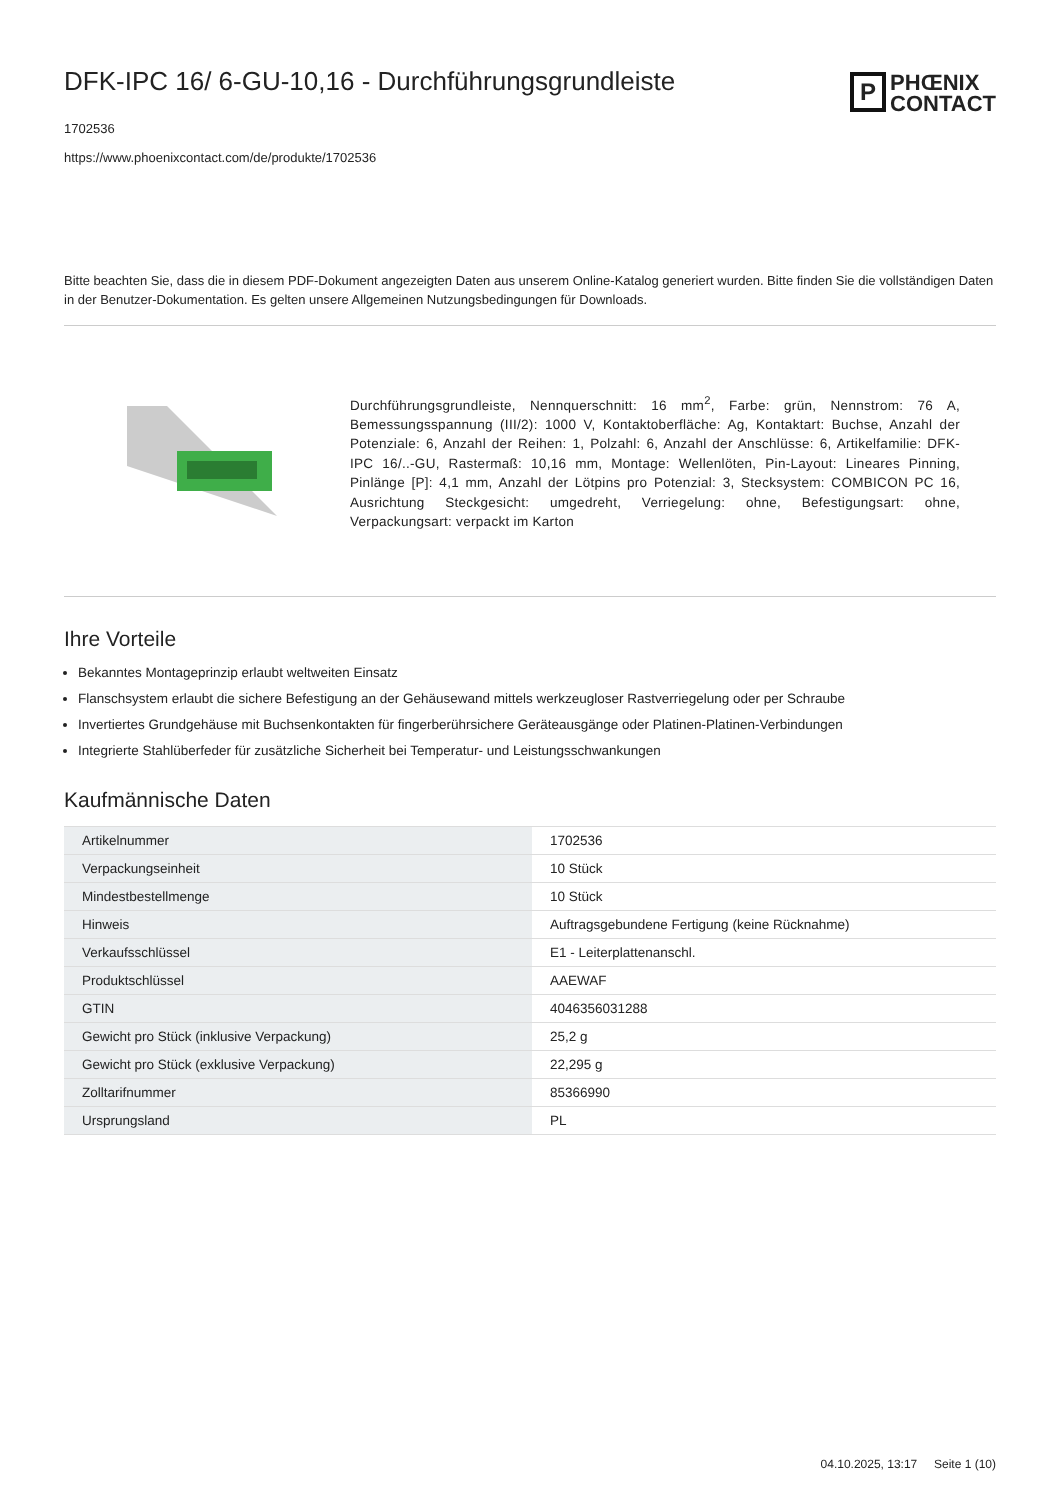DFK-IPC 16/ 6-GU-10,16 - Durchführungsgrundleiste
1702536
https://www.phoenixcontact.com/de/produkte/1702536
P
PHŒNIX
CONTACT
Bitte beachten Sie, dass die in diesem PDF-Dokument angezeigten Daten aus unserem Online-Katalog generiert wurden. Bitte finden Sie die vollständigen Daten in der Benutzer-Dokumentation. Es gelten unsere Allgemeinen Nutzungsbedingungen für Downloads.
Durchführungsgrundleiste, Nennquerschnitt: 16 mm<sup>2</sup>, Farbe: grün, Nennstrom: 76 A, Bemessungsspannung (III/2): 1000 V, Kontaktoberfläche: Ag, Kontaktart: Buchse, Anzahl der Potenziale: 6, Anzahl der Reihen: 1, Polzahl: 6, Anzahl der Anschlüsse: 6, Artikelfamilie: DFK-IPC 16/..-GU, Rastermaß: 10,16 mm, Montage: Wellenlöten, Pin-Layout: Lineares Pinning, Pinlänge [P]: 4,1 mm, Anzahl der Lötpins pro Potenzial: 3, Stecksystem: COMBICON PC 16, Ausrichtung Steckgesicht: umgedreht, Verriegelung: ohne, Befestigungsart: ohne, Verpackungsart: verpackt im Karton
Ihre Vorteile
Bekanntes Montageprinzip erlaubt weltweiten Einsatz
Flanschsystem erlaubt die sichere Befestigung an der Gehäusewand mittels werkzeugloser Rastverriegelung oder per Schraube
Invertiertes Grundgehäuse mit Buchsenkontakten für fingerberührsichere Geräteausgänge oder Platinen-Platinen-Verbindungen
Integrierte Stahlüberfeder für zusätzliche Sicherheit bei Temperatur- und Leistungsschwankungen
Kaufmännische Daten
| Artikelnummer | 1702536 |
| Verpackungseinheit | 10 Stück |
| Mindestbestellmenge | 10 Stück |
| Hinweis | Auftragsgebundene Fertigung (keine Rücknahme) |
| Verkaufsschlüssel | E1 - Leiterplattenanschl. |
| Produktschlüssel | AAEWAF |
| GTIN | 4046356031288 |
| Gewicht pro Stück (inklusive Verpackung) | 25,2 g |
| Gewicht pro Stück (exklusive Verpackung) | 22,295 g |
| Zolltarifnummer | 85366990 |
| Ursprungsland | PL |
04.10.2025, 13:17 Seite 1 (10)